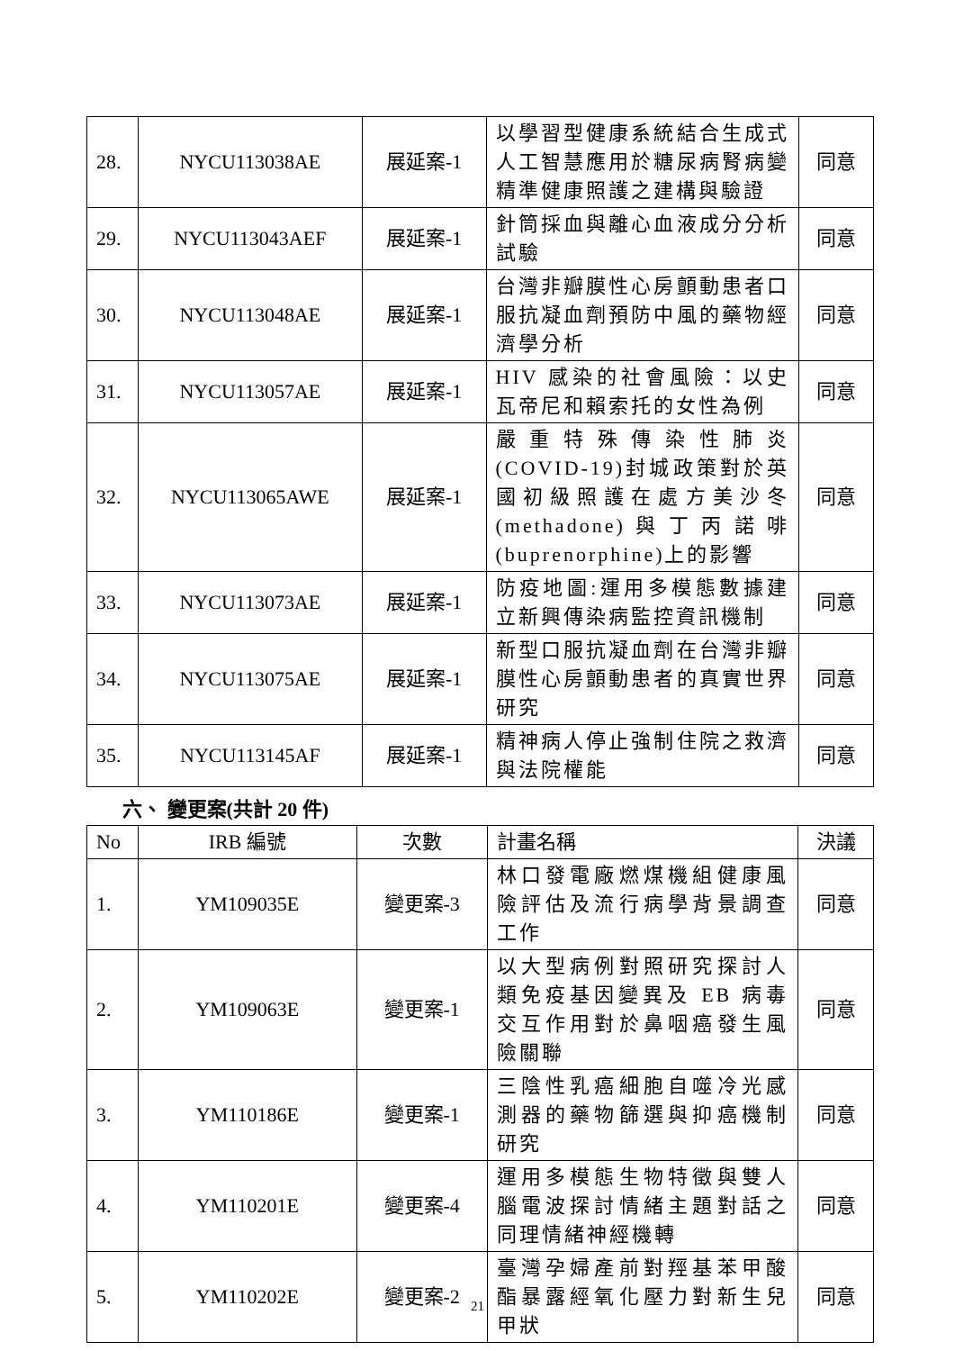| 28. | NYCU113038AE | 展延案-1 | 以學習型健康系統結合生成式人工智慧應用於糖尿病腎病變精準健康照護之建構與驗證 | 同意 |
| 29. | NYCU113043AEF | 展延案-1 | 針筒採血與離心血液成分分析試驗 | 同意 |
| 30. | NYCU113048AE | 展延案-1 | 台灣非瓣膜性心房顫動患者口服抗凝血劑預防中風的藥物經濟學分析 | 同意 |
| 31. | NYCU113057AE | 展延案-1 | HIV 感染的社會風險：以史瓦帝尼和賴索托的女性為例 | 同意 |
| 32. | NYCU113065AWE | 展延案-1 | 嚴重特殊傳染性肺炎(COVID-19)封城政策對於英國初級照護在處方美沙冬(methadone)與丁丙諾啡(buprenorphine)上的影響 | 同意 |
| 33. | NYCU113073AE | 展延案-1 | 防疫地圖:運用多模態數據建立新興傳染病監控資訊機制 | 同意 |
| 34. | NYCU113075AE | 展延案-1 | 新型口服抗凝血劑在台灣非瓣膜性心房顫動患者的真實世界研究 | 同意 |
| 35. | NYCU113145AF | 展延案-1 | 精神病人停止強制住院之救濟與法院權能 | 同意 |
六、 變更案(共計 20 件)
| No | IRB 編號 | 次數 | 計畫名稱 | 決議 |
| --- | --- | --- | --- | --- |
| 1. | YM109035E | 變更案-3 | 林口發電廠燃煤機組健康風險評估及流行病學背景調查工作 | 同意 |
| 2. | YM109063E | 變更案-1 | 以大型病例對照研究探討人類免疫基因變異及 EB 病毒交互作用對於鼻咽癌發生風險關聯 | 同意 |
| 3. | YM110186E | 變更案-1 | 三陰性乳癌細胞自噬冷光感測器的藥物篩選與抑癌機制研究 | 同意 |
| 4. | YM110201E | 變更案-4 | 運用多模態生物特徵與雙人腦電波探討情緒主題對話之同理情緒神經機轉 | 同意 |
| 5. | YM110202E | 變更案-2 | 臺灣孕婦產前對羥基苯甲酸酯暴露經氧化壓力對新生兒甲狀 | 同意 |
21